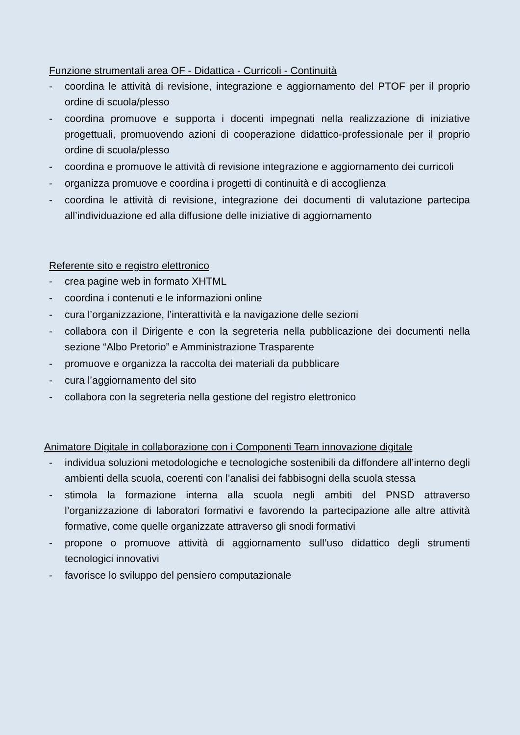Funzione strumentali area OF - Didattica - Curricoli - Continuità
- coordina le attività di revisione, integrazione e aggiornamento del PTOF per il proprio ordine di scuola/plesso
- coordina promuove e supporta i docenti impegnati nella realizzazione di iniziative progettuali, promuovendo azioni di cooperazione didattico-professionale per il proprio ordine di scuola/plesso
- coordina e promuove le attività di revisione integrazione e aggiornamento dei curricoli
- organizza promuove e coordina i progetti di continuità e di accoglienza
- coordina le attività di revisione, integrazione dei documenti di valutazione partecipa all’individuazione ed alla diffusione delle iniziative di aggiornamento
Referente sito e registro elettronico
- crea pagine web in formato XHTML
- coordina i contenuti e le informazioni online
- cura l’organizzazione, l’interattività e la navigazione delle sezioni
- collabora con il Dirigente e con la segreteria nella pubblicazione dei documenti nella sezione “Albo Pretorio” e Amministrazione Trasparente
- promuove e organizza la raccolta dei materiali da pubblicare
- cura l’aggiornamento del sito
- collabora con la segreteria nella gestione del registro elettronico
Animatore Digitale in collaborazione con i Componenti Team innovazione digitale
- individua soluzioni metodologiche e tecnologiche sostenibili da diffondere all’interno degli ambienti della scuola, coerenti con l’analisi dei fabbisogni della scuola stessa
- stimola la formazione interna alla scuola negli ambiti del PNSD attraverso l’organizzazione di laboratori formativi e favorendo la partecipazione alle altre attività formative, come quelle organizzate attraverso gli snodi formativi
- propone o promuove attività di aggiornamento sull’uso didattico degli strumenti tecnologici innovativi
- favorisce lo sviluppo del pensiero computazionale